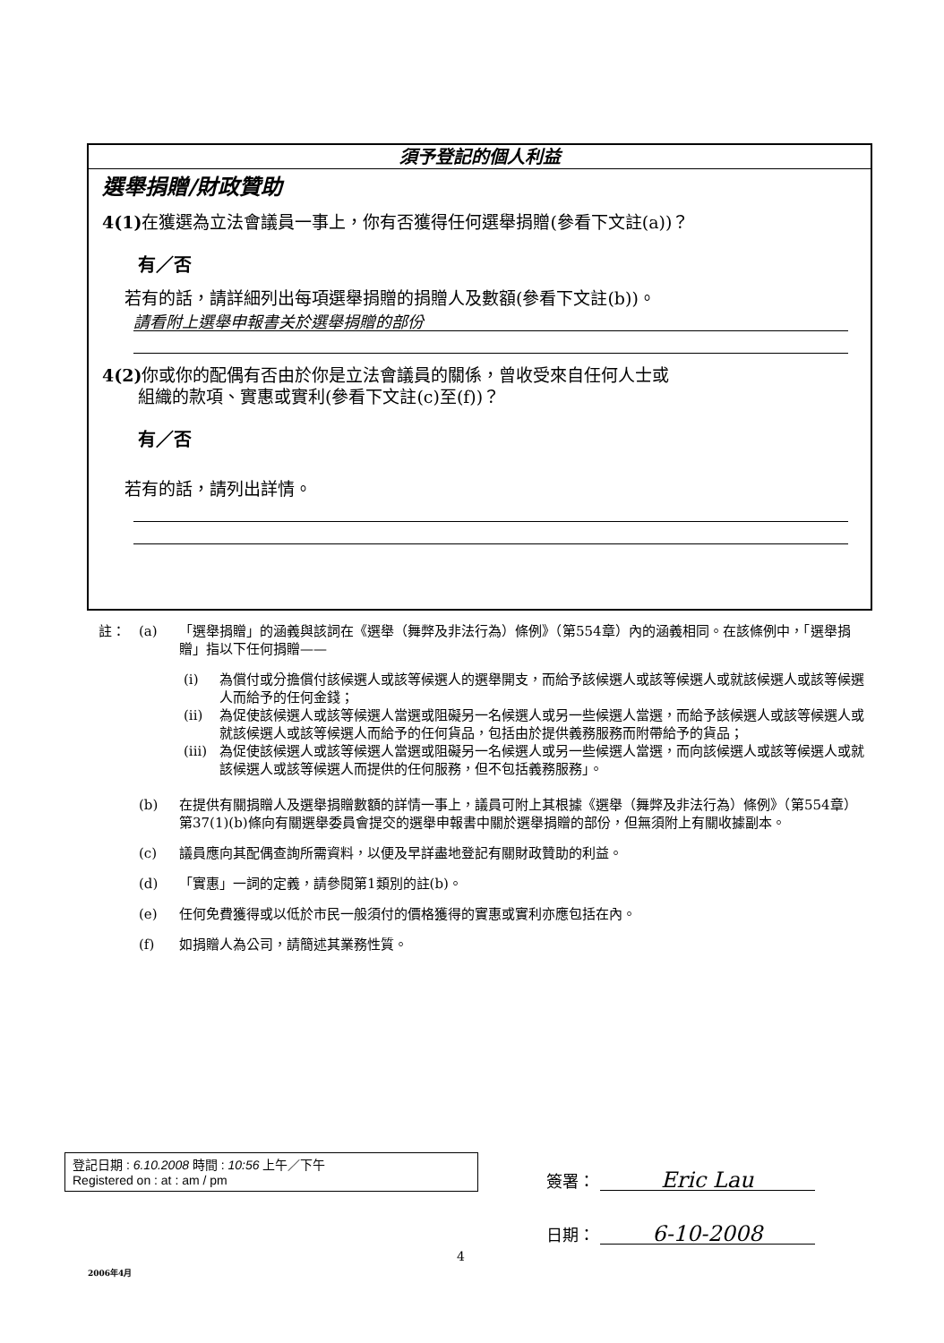須予登記的個人利益
選舉捐贈/財政贊助
4(1) 在獲選為立法會議員一事上，你有否獲得任何選舉捐贈(參看下文註(a))？
有／否
若有的話，請詳細列出每項選舉捐贈的捐贈人及數額(參看下文註(b))。
請看附上選舉申報書关於選舉捐贈的部份
4(2) 你或你的配偶有否由於你是立法會議員的關係，曾收受來自任何人士或
組織的款項、實惠或實利(參看下文註(c)至(f))？
有／否
若有的話，請列出詳情。
註： (a) 「選舉捐贈」的涵義與該詞在《選舉（舞弊及非法行為）條例》（第554章）內的涵義相同。在該條例中，「選舉捐贈」指以下任何捐贈——
(i) 為償付或分擔償付該候選人或該等候選人的選舉開支，而給予該候選人或該等候選人或就該候選人或該等候選人而給予的任何金錢；
(ii) 為促使該候選人或該等候選人當選或阻礙另一名候選人或另一些候選人當選，而給予該候選人或該等候選人或就該候選人或該等候選人而給予的任何貨品，包括由於提供義務服務而附帶給予的貨品；
(iii) 為促使該候選人或該等候選人當選或阻礙另一名候選人或另一些候選人當選，而向該候選人或該等候選人或就該候選人或該等候選人而提供的任何服務，但不包括義務服務」。
(b) 在提供有關捐贈人及選舉捐贈數額的詳情一事上，議員可附上其根據《選舉（舞弊及非法行為）條例》（第554章）第37(1)(b)條向有關選舉委員會提交的選舉申報書中關於選舉捐贈的部份，但無須附上有關收據副本。
(c) 議員應向其配偶查詢所需資料，以便及早詳盡地登記有關財政贊助的利益。
(d) 「實惠」一詞的定義，請參閱第1類別的註(b)。
(e) 任何免費獲得或以低於市民一般須付的價格獲得的實惠或實利亦應包括在內。
(f) 如捐贈人為公司，請簡述其業務性質。
登記日期 : 6.10.2008 時間 : 10:56 上午／下午
Registered on : at : am / pm
簽署： Eric Lau
日期： 6-10-2008
4
2006年4月